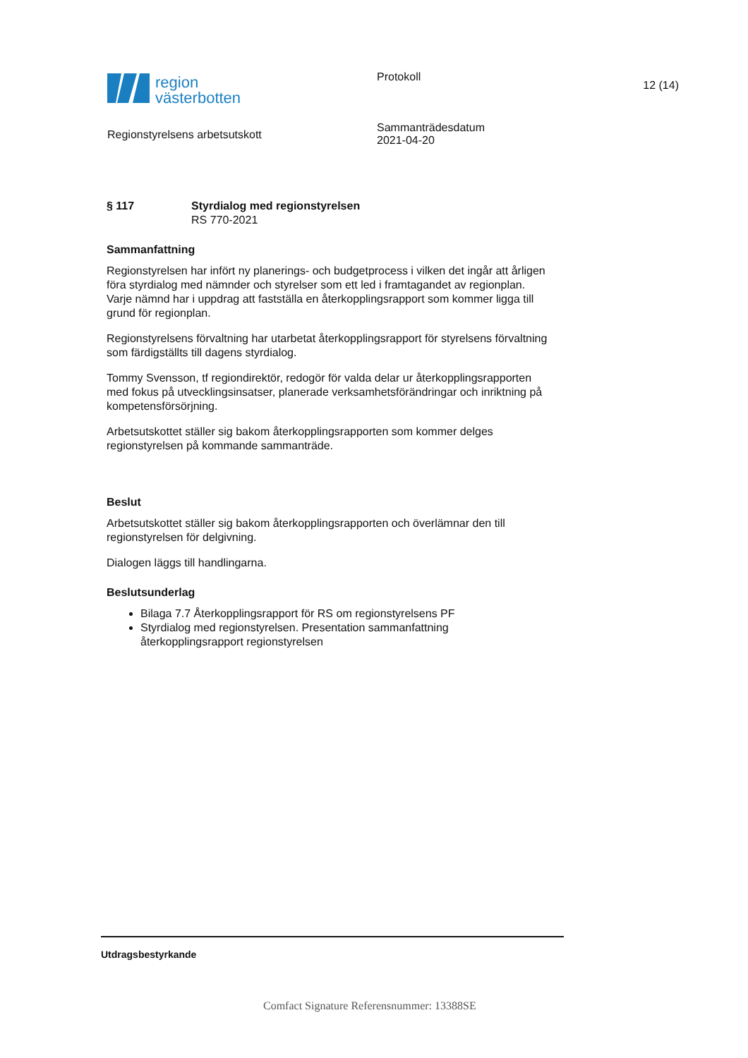region
västerbotten
Regionstyrelsens arbetsutskott
Protokoll
Sammanträdesdatum
2021-04-20
12 (14)
§ 117 Styrdialog med regionstyrelsen
RS 770-2021
Sammanfattning
Regionstyrelsen har infört ny planerings- och budgetprocess i vilken det ingår att årligen föra styrdialog med nämnder och styrelser som ett led i framtagandet av regionplan. Varje nämnd har i uppdrag att fastställa en återkopplingsrapport som kommer ligga till grund för regionplan.
Regionstyrelsens förvaltning har utarbetat återkopplingsrapport för styrelsens förvaltning som färdigställts till dagens styrdialog.
Tommy Svensson, tf regiondirektör, redogör för valda delar ur återkopplingsrapporten med fokus på utvecklingsinsatser, planerade verksamhetsförändringar och inriktning på kompetensförsörjning.
Arbetsutskottet ställer sig bakom återkopplingsrapporten som kommer delges regionstyrelsen på kommande sammanträde.
Beslut
Arbetsutskottet ställer sig bakom återkopplingsrapporten och överlämnar den till regionstyrelsen för delgivning.
Dialogen läggs till handlingarna.
Beslutsunderlag
Bilaga 7.7 Återkopplingsrapport för RS om regionstyrelsens PF
Styrdialog med regionstyrelsen. Presentation sammanfattning återkopplingsrapport regionstyrelsen
Utdragsbestyrkande
Comfact Signature Referensnummer: 13388SE